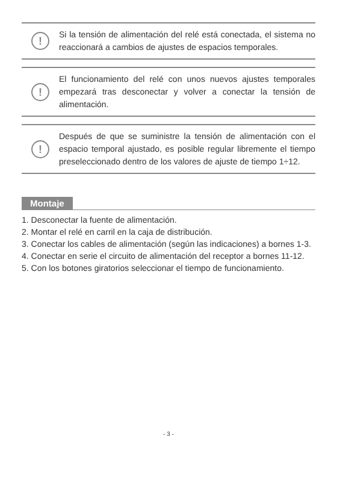!
Si la tensión de alimentación del relé está conectada, el sistema no reaccionará a cambios de ajustes de espacios temporales.
!
El funcionamiento del relé con unos nuevos ajustes temporales empezará tras desconectar y volver a conectar la tensión de alimentación.
!
Después de que se suministre la tensión de alimentación con el espacio temporal ajustado, es posible regular libremente el tiempo preseleccionado dentro de los valores de ajuste de tiempo 1÷12.
Montaje
1. Desconectar la fuente de alimentación.
2. Montar el relé en carril en la caja de distribución.
3. Conectar los cables de alimentación (según las indicaciones) a bornes 1-3.
4. Conectar en serie el circuito de alimentación del receptor a bornes 11-12.
5. Con los botones giratorios seleccionar el tiempo de funcionamiento.
- 3 -